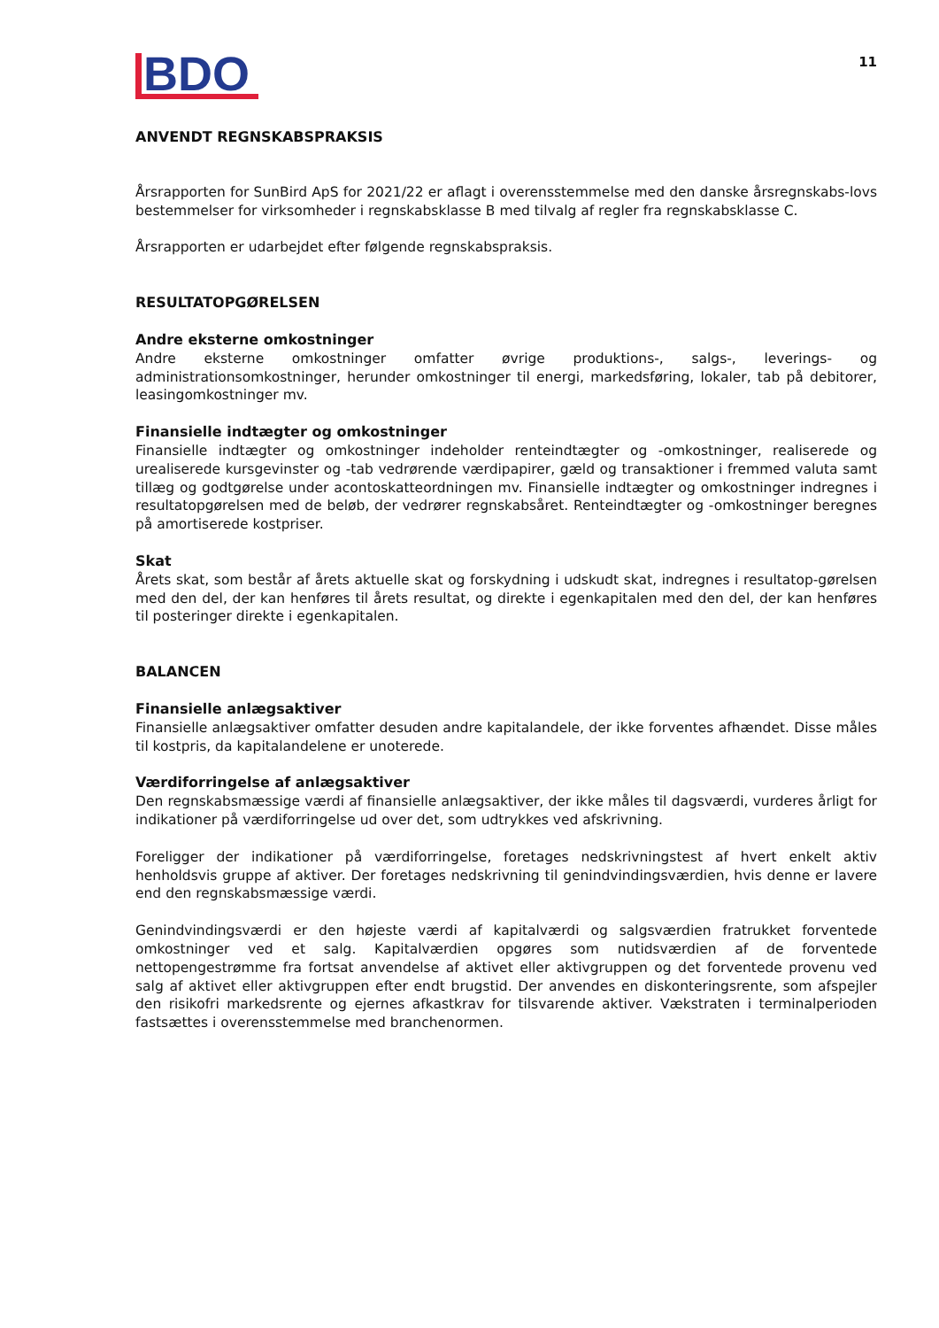BDO
11
ANVENDT REGNSKABSPRAKSIS
Årsrapporten for SunBird ApS for 2021/22 er aflagt i overensstemmelse med den danske årsregnskabs-lovs bestemmelser for virksomheder i regnskabsklasse B med tilvalg af regler fra regnskabsklasse C.
Årsrapporten er udarbejdet efter følgende regnskabspraksis.
RESULTATOPGØRELSEN
Andre eksterne omkostninger
Andre eksterne omkostninger omfatter øvrige produktions-, salgs-, leverings- og administrationsomkostninger, herunder omkostninger til energi, markedsføring, lokaler, tab på debitorer, leasingomkostninger mv.
Finansielle indtægter og omkostninger
Finansielle indtægter og omkostninger indeholder renteindtægter og -omkostninger, realiserede og urealiserede kursgevinster og -tab vedrørende værdipapirer, gæld og transaktioner i fremmed valuta samt tillæg og godtgørelse under acontoskatteordningen mv. Finansielle indtægter og omkostninger indregnes i resultatopgørelsen med de beløb, der vedrører regnskabsåret. Renteindtægter og -omkostninger beregnes på amortiserede kostpriser.
Skat
Årets skat, som består af årets aktuelle skat og forskydning i udskudt skat, indregnes i resultatop-gørelsen med den del, der kan henføres til årets resultat, og direkte i egenkapitalen med den del, der kan henføres til posteringer direkte i egenkapitalen.
BALANCEN
Finansielle anlægsaktiver
Finansielle anlægsaktiver omfatter desuden andre kapitalandele, der ikke forventes afhændet. Disse måles til kostpris, da kapitalandelene er unoterede.
Værdiforringelse af anlægsaktiver
Den regnskabsmæssige værdi af finansielle anlægsaktiver, der ikke måles til dagsværdi, vurderes årligt for indikationer på værdiforringelse ud over det, som udtrykkes ved afskrivning.
Foreligger der indikationer på værdiforringelse, foretages nedskrivningstest af hvert enkelt aktiv henholdsvis gruppe af aktiver. Der foretages nedskrivning til genindvindingsværdien, hvis denne er lavere end den regnskabsmæssige værdi.
Genindvindingsværdi er den højeste værdi af kapitalværdi og salgsværdien fratrukket forventede omkostninger ved et salg. Kapitalværdien opgøres som nutidsværdien af de forventede nettopengestrømme fra fortsat anvendelse af aktivet eller aktivgruppen og det forventede provenu ved salg af aktivet eller aktivgruppen efter endt brugstid. Der anvendes en diskonteringsrente, som afspejler den risikofri markedsrente og ejernes afkastkrav for tilsvarende aktiver. Vækstraten i terminalperioden fastsættes i overensstemmelse med branchenormen.